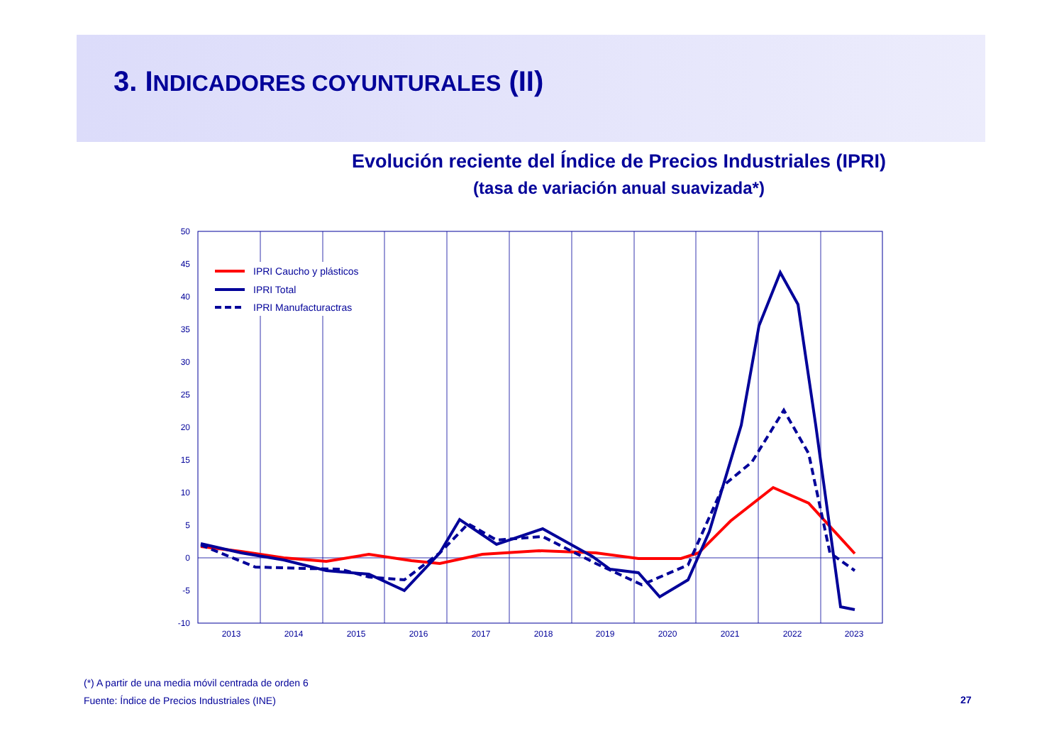3. INDICADORES COYUNTURALES (II)
Evolución reciente del Índice de Precios Industriales (IPRI)
(tasa de variación anual suavizada*)
50
45
40
35
30
25
20
15
10
5
0
-5
-10
2013
2014
2015
2016
2017
2018
2019
2020
2021
2022
2023
IPRI Caucho y plásticos
IPRI Total
IPRI Manufacturactras
(*) A partir de una media móvil centrada de orden 6
Fuente: Índice de Precios Industriales (INE)
27